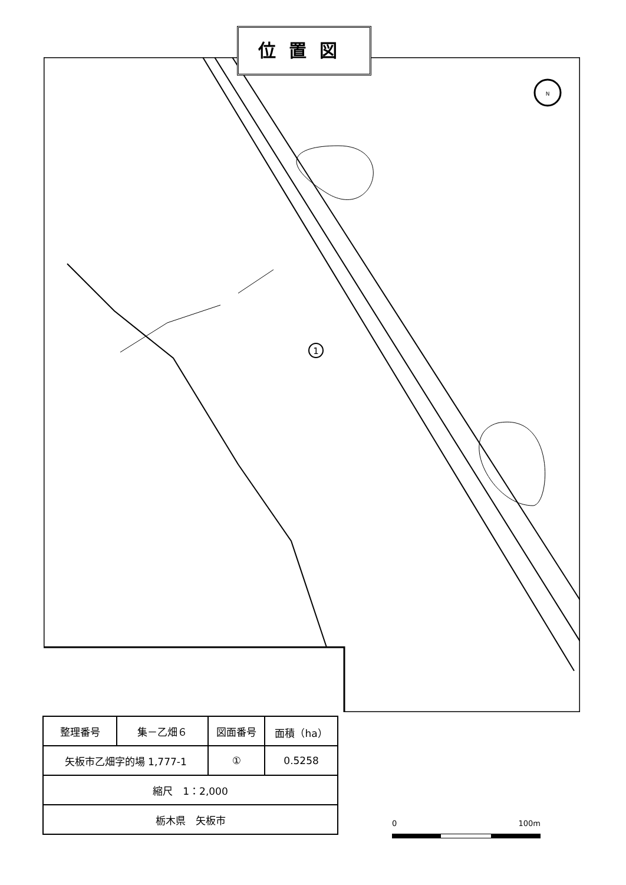位置図
1
N
| 整理番号 | 集－乙畑６ | 図面番号 | 面積（ha） |
| 矢板市乙畑字的場 1,777-1 | | ① | 0.5258 |
| 縮尺 1：2,000 | | | |
| 栃木県 矢板市 | | | |
0 100m